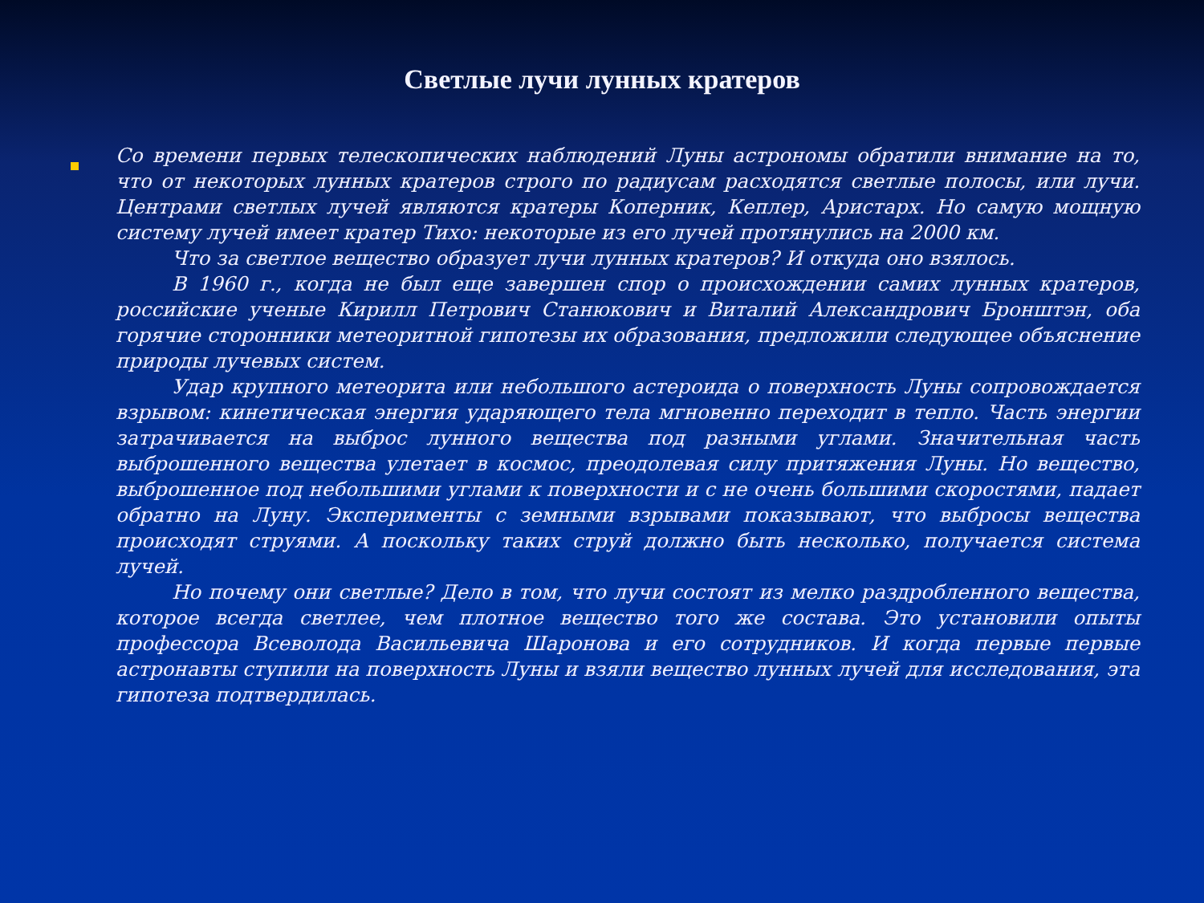Светлые лучи лунных кратеров
Со времени первых телескопических наблюдений Луны астрономы обратили внимание на то, что от некоторых лунных кратеров строго по радиусам расходятся светлые полосы, или лучи. Центрами светлых лучей являются кратеры Коперник, Кеплер, Аристарх. Но самую мощную систему лучей имеет кратер Тихо: некоторые из его лучей протянулись на 2000 км.
Что за светлое вещество образует лучи лунных кратеров? И откуда оно взялось.
В 1960 г., когда не был еще завершен спор о происхождении самих лунных кратеров, российские ученые Кирилл Петрович Станюкович и Виталий Александрович Бронштэн, оба горячие сторонники метеоритной гипотезы их образования, предложили следующее объяснение природы лучевых систем.
Удар крупного метеорита или небольшого астероида о поверхность Луны сопровождается взрывом: кинетическая энергия ударяющего тела мгновенно переходит в тепло. Часть энергии затрачивается на выброс лунного вещества под разными углами. Значительная часть выброшенного вещества улетает в космос, преодолевая силу притяжения Луны. Но вещество, выброшенное под небольшими углами к поверхности и с не очень большими скоростями, падает обратно на Луну. Эксперименты с земными взрывами показывают, что выбросы вещества происходят струями. А поскольку таких струй должно быть несколько, получается система лучей.
Но почему они светлые? Дело в том, что лучи состоят из мелко раздробленного вещества, которое всегда светлее, чем плотное вещество того же состава. Это установили опыты профессора Всеволода Васильевича Шаронова и его сотрудников. И когда первые первые астронавты ступили на поверхность Луны и взяли вещество лунных лучей для исследования, эта гипотеза подтвердилась.